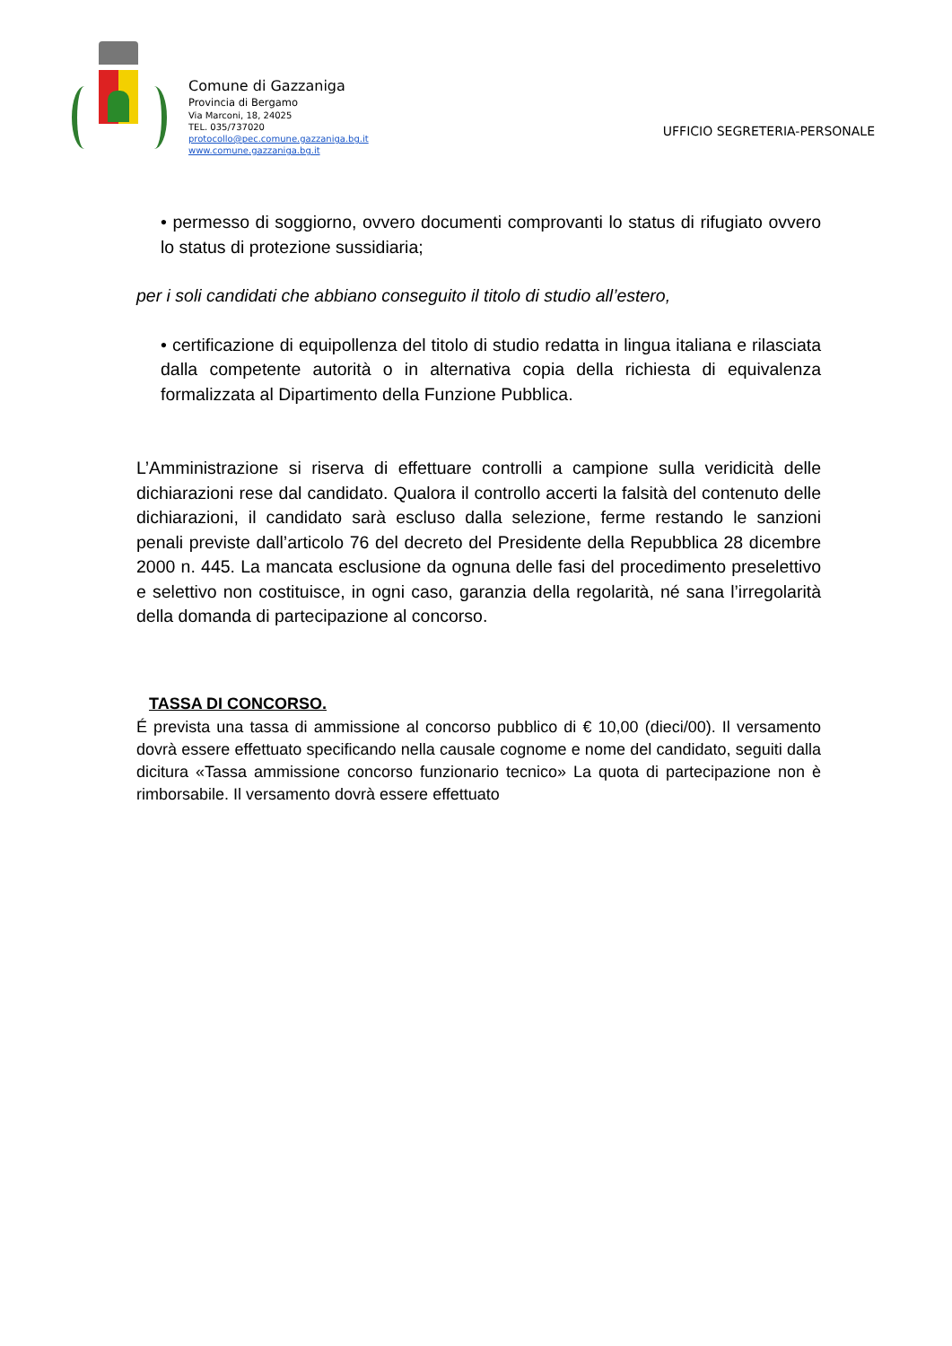Comune di Gazzaniga
Provincia di Bergamo
Via Marconi, 18, 24025
TEL. 035/737020
protocollo@pec.comune.gazzaniga.bg.it
www.comune.gazzaniga.bg.it
UFFICIO SEGRETERIA-PERSONALE
• permesso di soggiorno, ovvero documenti comprovanti lo status di rifugiato ovvero lo status di protezione sussidiaria;
per i soli candidati che abbiano conseguito il titolo di studio all’estero,
• certificazione di equipollenza del titolo di studio redatta in lingua italiana e rilasciata dalla competente autorità o in alternativa copia della richiesta di equivalenza formalizzata al Dipartimento della Funzione Pubblica.
L’Amministrazione si riserva di effettuare controlli a campione sulla veridicità delle dichiarazioni rese dal candidato. Qualora il controllo accerti la falsità del contenuto delle dichiarazioni, il candidato sarà escluso dalla selezione, ferme restando le sanzioni penali previste dall’articolo 76 del decreto del Presidente della Repubblica 28 dicembre 2000 n. 445. La mancata esclusione da ognuna delle fasi del procedimento preselettivo e selettivo non costituisce, in ogni caso, garanzia della regolarità, né sana l’irregolarità della domanda di partecipazione al concorso.
TASSA DI CONCORSO.
É prevista una tassa di ammissione al concorso pubblico di € 10,00 (dieci/00). Il versamento dovrà essere effettuato specificando nella causale cognome e nome del candidato, seguiti dalla dicitura «Tassa ammissione concorso funzionario tecnico» La quota di partecipazione non è rimborsabile. Il versamento dovrà essere effettuato